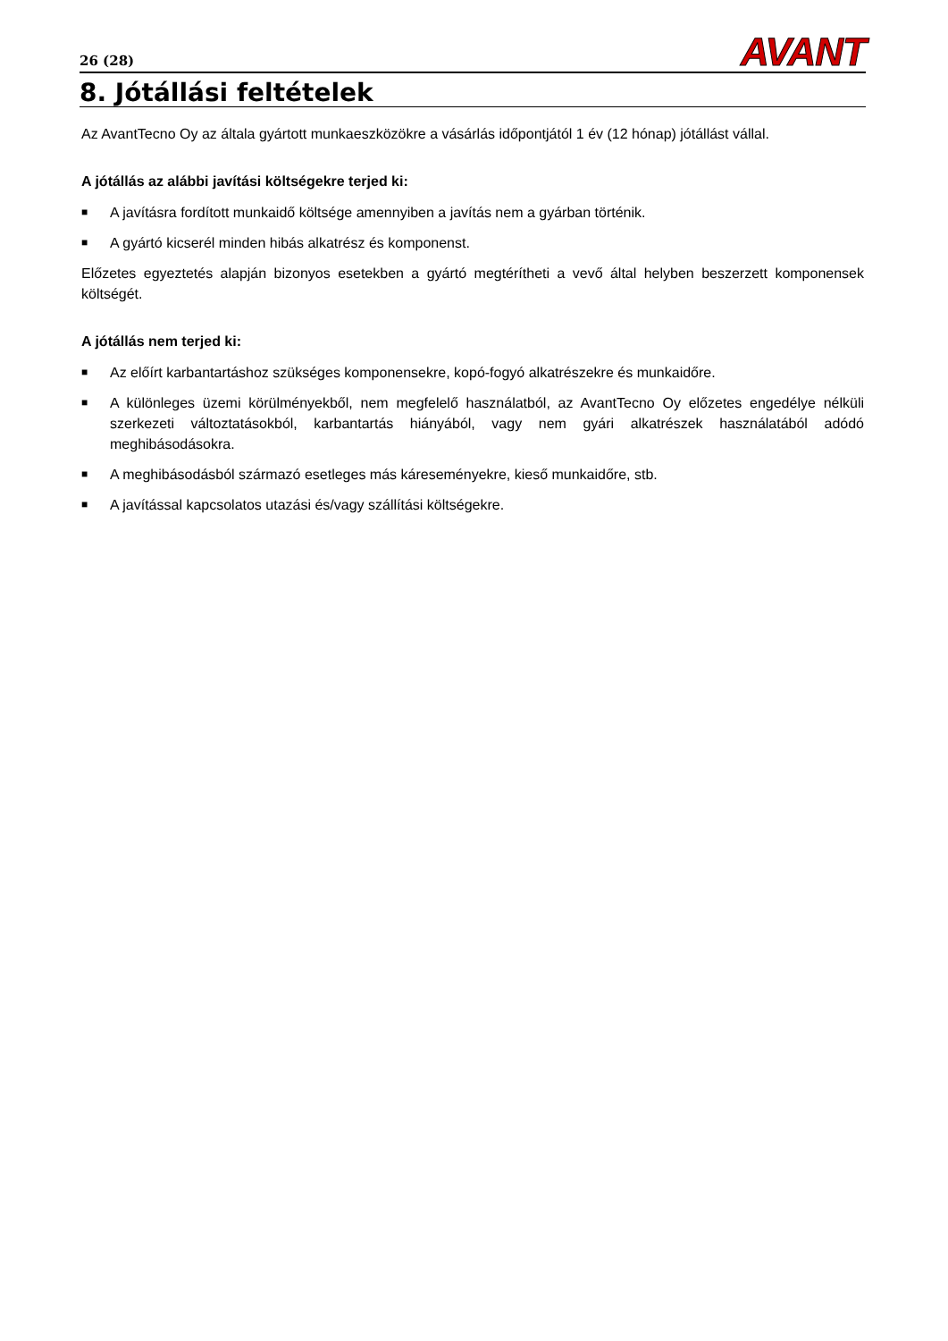26 (28)
AVANT
8. Jótállási feltételek
Az AvantTecno Oy az általa gyártott munkaeszközökre a vásárlás időpontjától 1 év (12 hónap) jótállást vállal.
A jótállás az alábbi javítási költségekre terjed ki:
■ A javításra fordított munkaidő költsége amennyiben a javítás nem a gyárban történik.
■ A gyártó kicserél minden hibás alkatrész és komponenst.
Előzetes egyeztetés alapján bizonyos esetekben a gyártó megtérítheti a vevő által helyben beszerzett komponensek költségét.
A jótállás nem terjed ki:
■ Az előírt karbantartáshoz szükséges komponensekre, kopó-fogyó alkatrészekre és munkaidőre.
■ A különleges üzemi körülményekből, nem megfelelő használatból, az AvantTecno Oy előzetes engedélye nélküli szerkezeti változtatásokból, karbantartás hiányából, vagy nem gyári alkatrészek használatából adódó meghibásodásokra.
■ A meghibásodásból származó esetleges más káreseményekre, kieső munkaidőre, stb.
■ A javítással kapcsolatos utazási és/vagy szállítási költségekre.